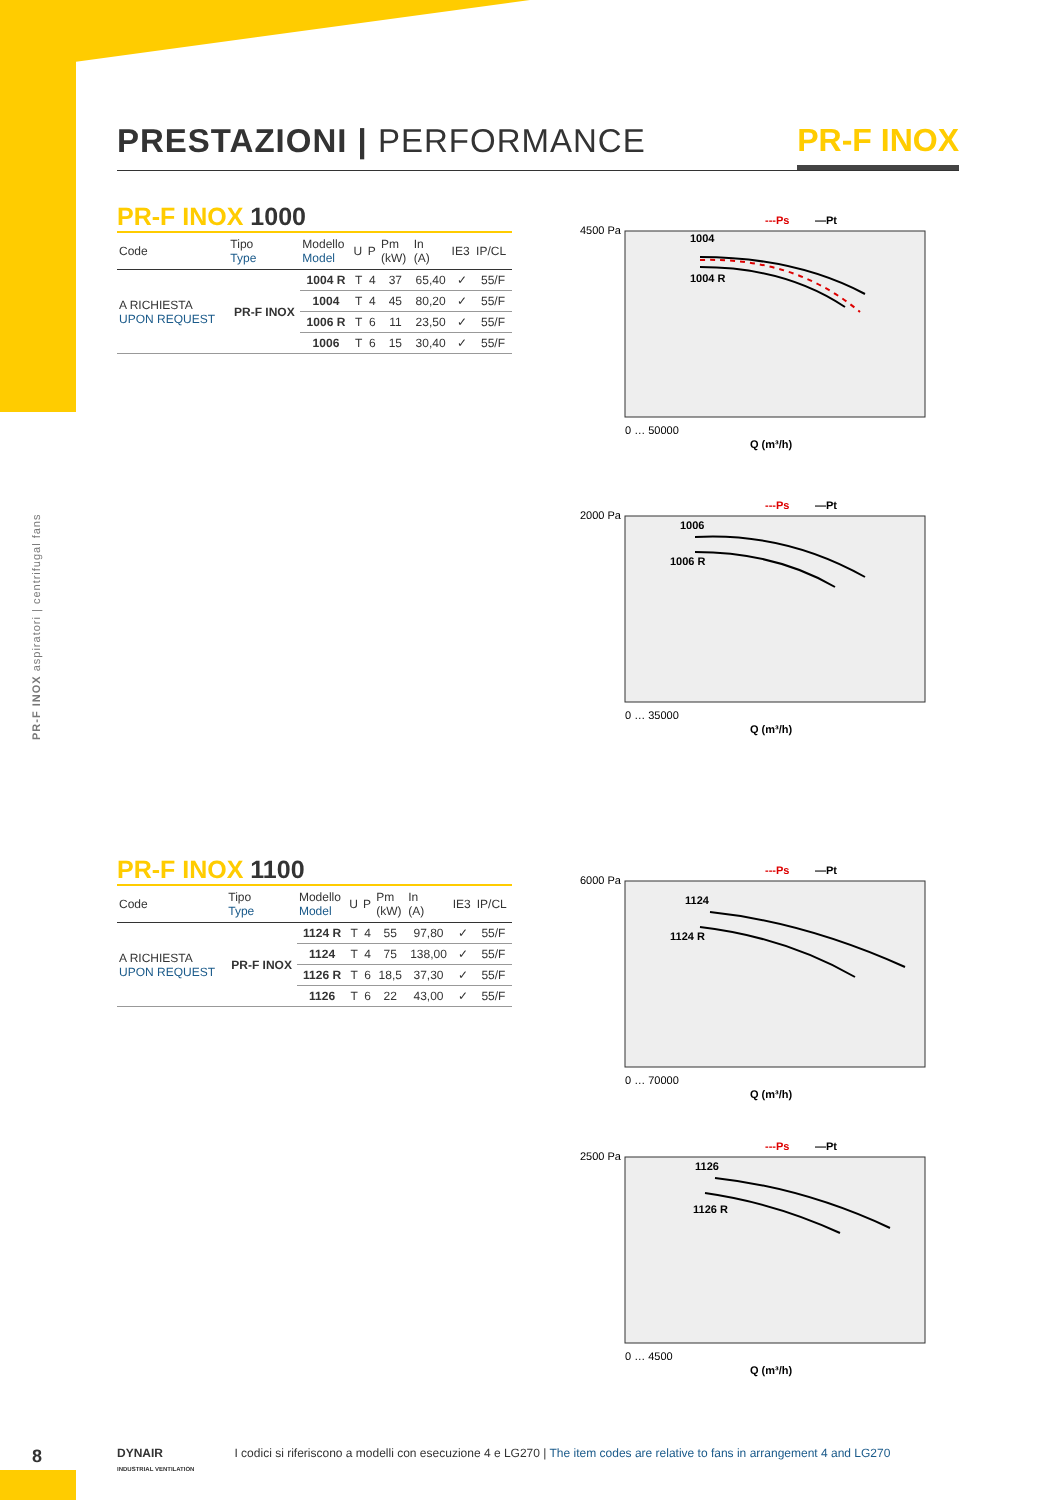PRESTAZIONI | PERFORMANCE PR-F INOX
PR-F INOX aspiratori | centrifugal fans
PR-F INOX 1000
| Code | Tipo Type | Modello Model | U | P | Pm (kW) | In (A) | IE3 | IP/CL |
| --- | --- | --- | --- | --- | --- | --- | --- | --- |
| A RICHIESTA UPON REQUEST | PR-F INOX | 1004 R | T | 4 | 37 | 65,40 | ✓ | 55/F |
| | | 1004 | T | 4 | 45 | 80,20 | ✓ | 55/F |
| | | 1006 R | T | 6 | 11 | 23,50 | ✓ | 55/F |
| | | 1006 | T | 6 | 15 | 30,40 | ✓ | 55/F |
PR-F INOX 1100
| Code | Tipo Type | Modello Model | U | P | Pm (kW) | In (A) | IE3 | IP/CL |
| --- | --- | --- | --- | --- | --- | --- | --- | --- |
| A RICHIESTA UPON REQUEST | PR-F INOX | 1124 R | T | 4 | 55 | 97,80 | ✓ | 55/F |
| | | 1124 | T | 4 | 75 | 138,00 | ✓ | 55/F |
| | | 1126 R | T | 6 | 18,5 | 37,30 | ✓ | 55/F |
| | | 1126 | T | 6 | 22 | 43,00 | ✓ | 55/F |
1004
1004 R
---Ps
—Pt
4500 Pa
0 … 50000
Q (m³/h)
1006
1006 R
---Ps
—Pt
2000 Pa
0 … 35000
Q (m³/h)
1124
1124 R
---Ps
—Pt
6000 Pa
0 … 70000
Q (m³/h)
1126
1126 R
---Ps
—Pt
2500 Pa
0 … 4500
Q (m³/h)
8
DYNAIR
INDUSTRIAL VENTILATION I codici si riferiscono a modelli con esecuzione 4 e LG270 | The item codes are relative to fans in arrangement 4 and LG270